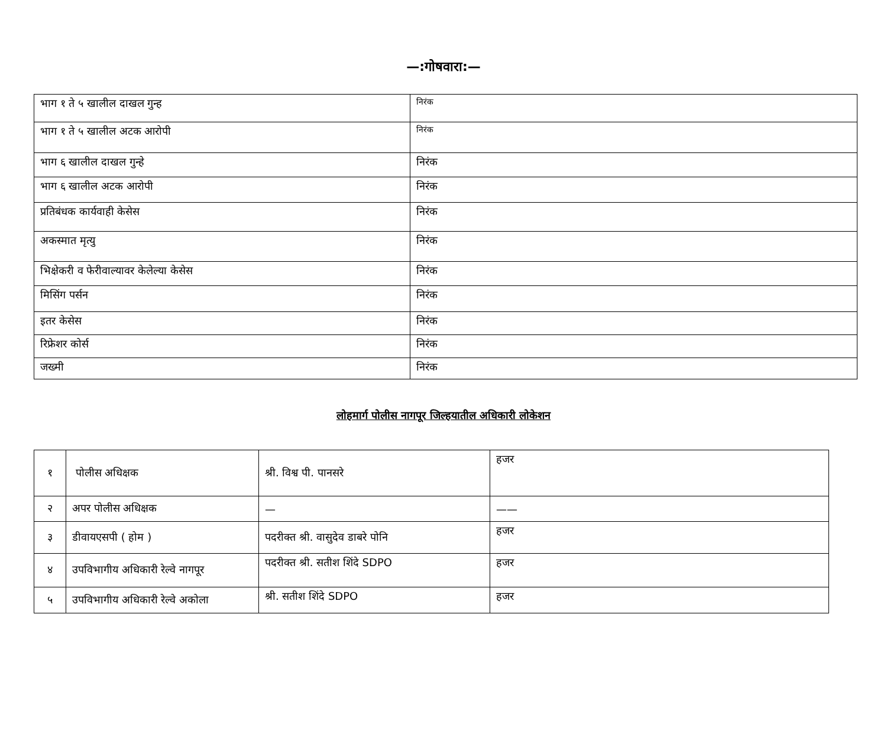—:गोषवारा:—
| भाग १ ते ५ खालील दाखल गुन्ह | निरंक |
| भाग १ ते ५ खालील अटक आरोपी | निरंक |
| भाग ६ खालील दाखल गुन्हे | निरंक |
| भाग ६ खालील अटक आरोपी | निरंक |
| प्रतिबंधक कार्यवाही केसेस | निरंक |
| अकस्मात मृत्यु | निरंक |
| भिक्षेकरी व फेरीवाल्यावर केलेल्या केसेस | निरंक |
| मिसिंग पर्सन | निरंक |
| इतर केसेस | निरंक |
| रिफ्रेशर कोर्स | निरंक |
| जख्मी | निरंक |
लोहमार्ग पोलीस नागपूर जिल्हयातील अधिकारी लोकेशन
| १ | पोलीस अधिक्षक | श्री. विश्व पी. पानसरे | हजर |
| २ | अपर पोलीस अधिक्षक | — | —— |
| ३ | डीवायएसपी ( होम ) | पदरीक्त श्री. वासुदेव डाबरे पोनि | हजर |
| ४ | उपविभागीय अधिकारी रेल्वे नागपूर | पदरीक्त श्री. सतीश शिंदे SDPO | हजर |
| ५ | उपविभागीय अधिकारी रेल्वे अकोला | श्री. सतीश शिंदे SDPO | हजर |